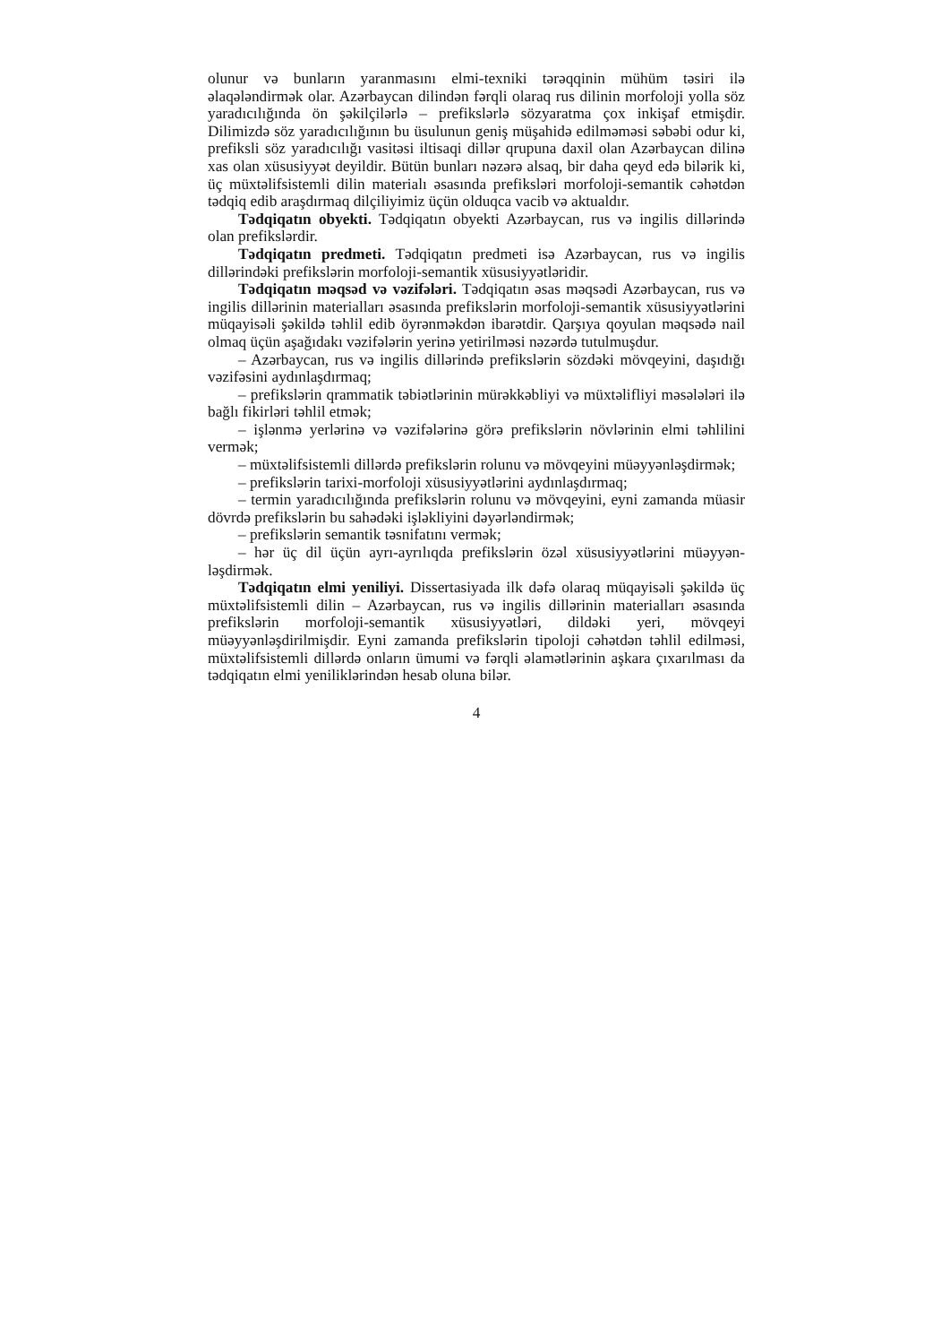olunur və bunların yaranmasını elmi-texniki tərəqqinin mühüm təsiri ilə əlaqələndirmək olar. Azərbaycan dilindən fərqli olaraq rus dilinin morfoloji yolla söz yaradıcılığında ön şəkilçilərlə – prefikslərlə sözyaratma çox inkişaf etmişdir. Dilimizdə söz yaradıcılığının bu üsulunun geniş müşahidə edilməməsi səbəbi odur ki, prefiksli söz yaradıcılığı vasitəsi iltisaqi dillər qrupuna daxil olan Azərbaycan dilinə xas olan xüsusiyyət deyildir. Bütün bunları nəzərə alsaq, bir daha qeyd edə bilərik ki, üç müxtəlifsistemli dilin materialı əsasında prefiksləri morfoloji-semantik cəhətdən tədqiq edib araşdırmaq dilçiliyimiz üçün olduqca vacib və aktualdır.
Tədqiqatın obyekti. Tədqiqatın obyekti Azərbaycan, rus və ingilis dillərində olan prefikslərdir.
Tədqiqatın predmeti. Tədqiqatın predmeti isə Azərbaycan, rus və ingilis dillərindəki prefikslərin morfoloji-semantik xüsusiyyətləridir.
Tədqiqatın məqsəd və vəzifələri. Tədqiqatın əsas məqsədi Azərbaycan, rus və ingilis dillərinin materialları əsasında prefikslərin morfoloji-semantik xüsusiyyətlərini müqayisəli şəkildə təhlil edib öyrənməkdən ibarətdir. Qarşıya qoyulan məqsədə nail olmaq üçün aşağıdakı vəzifələrin yerinə yetirilməsi nəzərdə tutulmuşdur.
– Azərbaycan, rus və ingilis dillərində prefikslərin sözdəki mövqeyini, daşıdığı vəzifəsini aydınlaşdırmaq;
– prefikslərin qrammatik təbiətlərinin mürəkkəbliyi və müxtəlifliyi məsələləri ilə bağlı fikirləri təhlil etmək;
– işlənmə yerlərinə və vəzifələrinə görə prefikslərin növlərinin elmi təhlilini vermək;
– müxtəlifsistemli dillərdə prefikslərin rolunu və mövqeyini müəyyənləşdirmək;
– prefikslərin tarixi-morfoloji xüsusiyyətlərini aydınlaşdırmaq;
– termin yaradıcılığında prefikslərin rolunu və mövqeyini, eyni zamanda müasir dövrdə prefikslərin bu sahədəki işləkliyini dəyərləndirmək;
– prefikslərin semantik təsnifatını vermək;
– hər üç dil üçün ayrı-ayrılıqda prefikslərin özəl xüsusiyyətlərini müəyyən-ləşdirmək.
Tədqiqatın elmi yeniliyi. Dissertasiyada ilk dəfə olaraq müqayisəli şəkildə üç müxtəlifsistemli dilin – Azərbaycan, rus və ingilis dillərinin materialları əsasında prefikslərin morfoloji-semantik xüsusiyyətləri, dildəki yeri, mövqeyi müəyyənləşdirilmişdir. Eyni zamanda prefikslərin tipoloji cəhətdən təhlil edilməsi, müxtəlifsistemli dillərdə onların ümumi və fərqli əlamətlərinin aşkara çıxarılması da tədqiqatın elmi yeniliklərindən hesab oluna bilər.
4